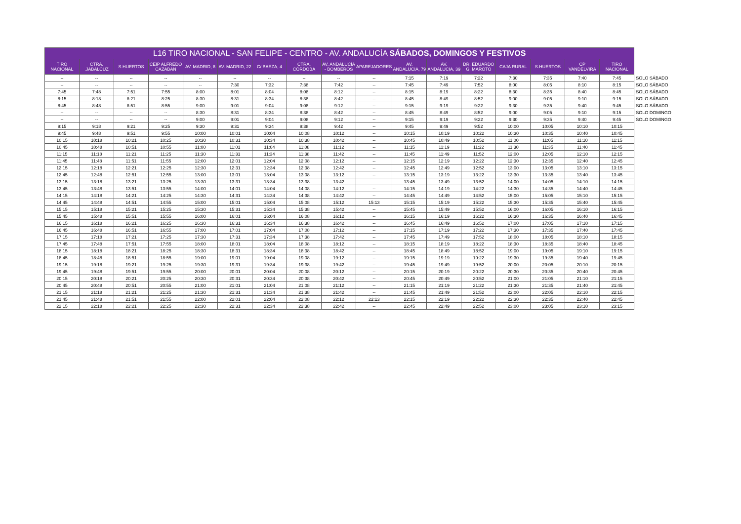| L16 TIRO NACIONAL - SAN FELIPE - CENTRO - AV. ANDALUCÍA SÁBADOS, DOMINGOS Y FESTIVOS | | | | | | | | | | | | | | | | | |
| --- | --- | --- | --- | --- | --- | --- | --- | --- | --- | --- | --- | --- | --- | --- | --- | --- | --- |
| TIRO NACIONAL | CTRA. .JABALCUZ | S.HUERTOS | CEIP ALFREDO CAZABAN | AV. MADRID, 8 | AV. MADRID, 22 | C/ BAEZA, 4 | CTRA. CÓRDOBA | AV. ANDALUCÍA - BOMBEROS | APAREJADORES | AV. ANDALUCIA, 79 | AV. ANDALUCIA, 39 | DR. EDUARDO G. MAROTO | CAJA RURAL | S.HUERTOS | CP VANDELVIRA | TIRO NACIONAL | |
| -- | -- | -- | -- | -- | -- | -- | -- | -- | -- | 7:15 | 7:19 | 7:22 | 7:30 | 7:35 | 7:40 | 7:45 | SOLO SÁBADO |
| -- | -- | -- | -- | -- | 7:30 | 7:32 | 7:38 | 7:42 | -- | 7:45 | 7:49 | 7:52 | 8:00 | 8:05 | 8:10 | 8:15 | SOLO SÁBADO |
| 7:45 | 7:48 | 7:51 | 7:55 | 8:00 | 8:01 | 8:04 | 8:08 | 8:12 | -- | 8:15 | 8:19 | 8:22 | 8:30 | 8:35 | 8:40 | 8:45 | SOLO SÁBADO |
| 8:15 | 8:18 | 8:21 | 8:25 | 8:30 | 8:31 | 8:34 | 8:38 | 8:42 | -- | 8:45 | 8:49 | 8:52 | 9:00 | 9:05 | 9:10 | 9:15 | SOLO SÁBADO |
| 8:45 | 8:48 | 8:51 | 8:55 | 9:00 | 9:01 | 9:04 | 9:08 | 9:12 | -- | 9:15 | 9:19 | 9:22 | 9:30 | 9:35 | 9:40 | 9:45 | SOLO SÁBADO |
| -- | -- | -- | -- | 8:30 | 8:31 | 8:34 | 8:38 | 8:42 | -- | 8:45 | 8:49 | 8:52 | 9:00 | 9:05 | 9:10 | 9:15 | SOLO DOMINGO |
| -- | -- | -- | -- | 9:00 | 9:01 | 9:04 | 9:08 | 9:12 | -- | 9:15 | 9:19 | 9:22 | 9:30 | 9:35 | 9:40 | 9:45 | SOLO DOMINGO |
| 9:15 | 9:18 | 9:21 | 9:25 | 9:30 | 9:31 | 9:34 | 9:38 | 9:42 | -- | 9:45 | 9:49 | 9:52 | 10:00 | 10:05 | 10:10 | 10:15 | |
| 9:45 | 9:48 | 9:51 | 9:55 | 10:00 | 10:01 | 10:04 | 10:08 | 10:12 | -- | 10:15 | 10:19 | 10:22 | 10:30 | 10:35 | 10:40 | 10:45 | |
| 10:15 | 10:18 | 10:21 | 10:25 | 10:30 | 10:31 | 10:34 | 10:38 | 10:42 | -- | 10:45 | 10:49 | 10:52 | 11:00 | 11:05 | 11:10 | 11:15 | |
| 10:45 | 10:48 | 10:51 | 10:55 | 11:00 | 11:01 | 11:04 | 11:08 | 11:12 | -- | 11:15 | 11:19 | 11:22 | 11:30 | 11:35 | 11:40 | 11:45 | |
| 11:15 | 11:18 | 11:21 | 11:25 | 11:30 | 11:31 | 11:34 | 11:38 | 11:42 | -- | 11:45 | 11:49 | 11:52 | 12:00 | 12:05 | 12:10 | 12:15 | |
| 11:45 | 11:48 | 11:51 | 11:55 | 12:00 | 12:01 | 12:04 | 12:08 | 12:12 | -- | 12:15 | 12:19 | 12:22 | 12:30 | 12:35 | 12:40 | 12:45 | |
| 12:15 | 12:18 | 12:21 | 12:25 | 12:30 | 12:31 | 12:34 | 12:38 | 12:42 | -- | 12:45 | 12:49 | 12:52 | 13:00 | 13:05 | 13:10 | 13:15 | |
| 12:45 | 12:48 | 12:51 | 12:55 | 13:00 | 13:01 | 13:04 | 13:08 | 13:12 | -- | 13:15 | 13:19 | 13:22 | 13:30 | 13:35 | 13:40 | 13:45 | |
| 13:15 | 13:18 | 13:21 | 13:25 | 13:30 | 13:31 | 13:34 | 13:38 | 13:42 | -- | 13:45 | 13:49 | 13:52 | 14:00 | 14:05 | 14:10 | 14:15 | |
| 13:45 | 13:48 | 13:51 | 13:55 | 14:00 | 14:01 | 14:04 | 14:08 | 14:12 | -- | 14:15 | 14:19 | 14:22 | 14:30 | 14:35 | 14:40 | 14:45 | |
| 14:15 | 14:18 | 14:21 | 14:25 | 14:30 | 14:31 | 14:34 | 14:38 | 14:42 | -- | 14:45 | 14:49 | 14:52 | 15:00 | 15:05 | 15:10 | 15:15 | |
| 14:45 | 14:48 | 14:51 | 14:55 | 15:00 | 15:01 | 15:04 | 15:08 | 15:12 | 15:13 | 15:15 | 15:19 | 15:22 | 15:30 | 15:35 | 15:40 | 15:45 | |
| 15:15 | 15:18 | 15:21 | 15:25 | 15:30 | 15:31 | 15:34 | 15:38 | 15:42 | -- | 15:45 | 15:49 | 15:52 | 16:00 | 16:05 | 16:10 | 16:15 | |
| 15:45 | 15:48 | 15:51 | 15:55 | 16:00 | 16:01 | 16:04 | 16:08 | 16:12 | -- | 16:15 | 16:19 | 16:22 | 16:30 | 16:35 | 16:40 | 16:45 | |
| 16:15 | 16:18 | 16:21 | 16:25 | 16:30 | 16:31 | 16:34 | 16:38 | 16:42 | -- | 16:45 | 16:49 | 16:52 | 17:00 | 17:05 | 17:10 | 17:15 | |
| 16:45 | 16:48 | 16:51 | 16:55 | 17:00 | 17:01 | 17:04 | 17:08 | 17:12 | -- | 17:15 | 17:19 | 17:22 | 17:30 | 17:35 | 17:40 | 17:45 | |
| 17:15 | 17:18 | 17:21 | 17:25 | 17:30 | 17:31 | 17:34 | 17:38 | 17:42 | -- | 17:45 | 17:49 | 17:52 | 18:00 | 18:05 | 18:10 | 18:15 | |
| 17:45 | 17:48 | 17:51 | 17:55 | 18:00 | 18:01 | 18:04 | 18:08 | 18:12 | -- | 18:15 | 18:19 | 18:22 | 18:30 | 18:35 | 18:40 | 18:45 | |
| 18:15 | 18:18 | 18:21 | 18:25 | 18:30 | 18:31 | 18:34 | 18:38 | 18:42 | -- | 18:45 | 18:49 | 18:52 | 19:00 | 19:05 | 19:10 | 19:15 | |
| 18:45 | 18:48 | 18:51 | 18:55 | 19:00 | 19:01 | 19:04 | 19:08 | 19:12 | -- | 19:15 | 19:19 | 19:22 | 19:30 | 19:35 | 19:40 | 19:45 | |
| 19:15 | 19:18 | 19:21 | 19:25 | 19:30 | 19:31 | 19:34 | 19:38 | 19:42 | -- | 19:45 | 19:49 | 19:52 | 20:00 | 20:05 | 20:10 | 20:15 | |
| 19:45 | 19:48 | 19:51 | 19:55 | 20:00 | 20:01 | 20:04 | 20:08 | 20:12 | -- | 20:15 | 20:19 | 20:22 | 20:30 | 20:35 | 20:40 | 20:45 | |
| 20:15 | 20:18 | 20:21 | 20:25 | 20:30 | 20:31 | 20:34 | 20:38 | 20:42 | -- | 20:45 | 20:49 | 20:52 | 21:00 | 21:05 | 21:10 | 21:15 | |
| 20:45 | 20:48 | 20:51 | 20:55 | 21:00 | 21:01 | 21:04 | 21:08 | 21:12 | -- | 21:15 | 21:19 | 21:22 | 21:30 | 21:35 | 21:40 | 21:45 | |
| 21:15 | 21:18 | 21:21 | 21:25 | 21:30 | 21:31 | 21:34 | 21:38 | 21:42 | -- | 21:45 | 21:49 | 21:52 | 22:00 | 22:05 | 22:10 | 22:15 | |
| 21:45 | 21:48 | 21:51 | 21:55 | 22:00 | 22:01 | 22:04 | 22:08 | 22:12 | 22:13 | 22:15 | 22:19 | 22:22 | 22:30 | 22:35 | 22:40 | 22:45 | |
| 22:15 | 22:18 | 22:21 | 22:25 | 22:30 | 22:31 | 22:34 | 22:38 | 22:42 | -- | 22:45 | 22:49 | 22:52 | 23:00 | 23:05 | 23:10 | 23:15 | |